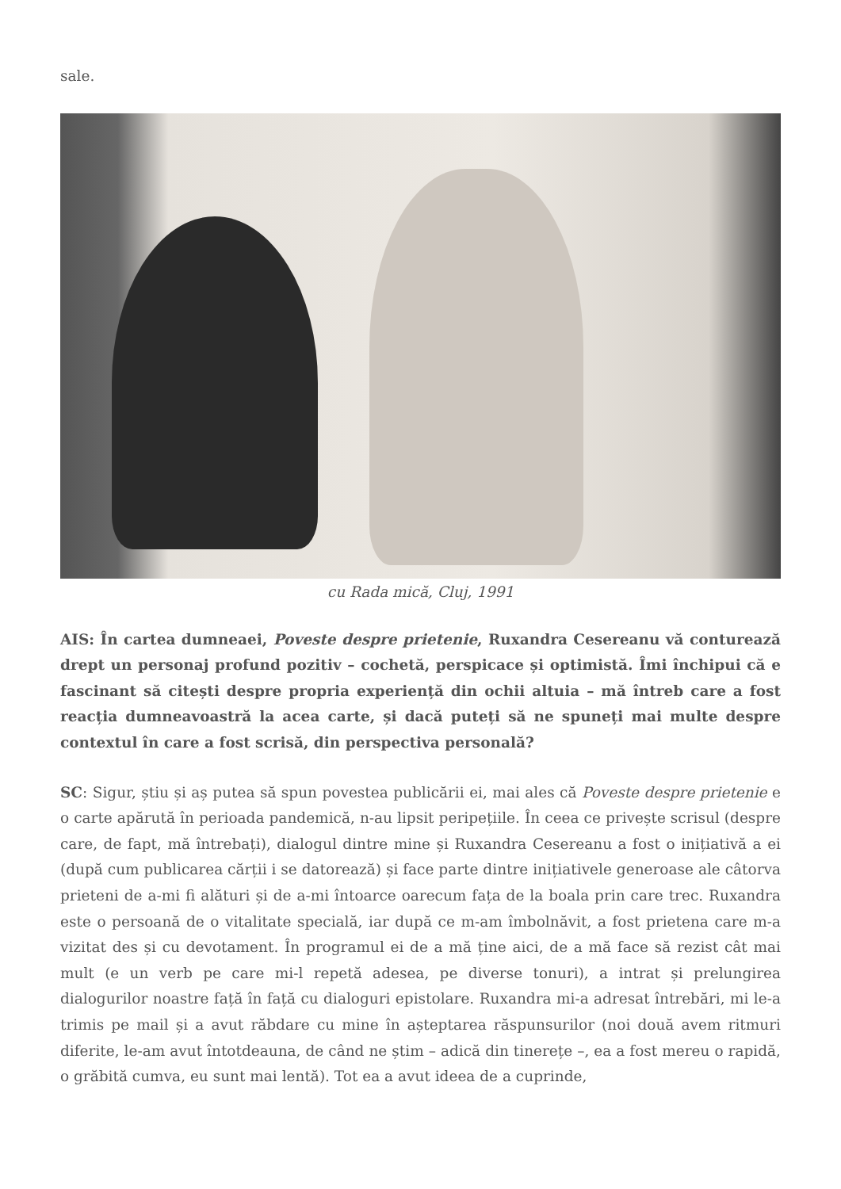sale.
cu Rada mică, Cluj, 1991
AIS: În cartea dumneaei, Poveste despre prietenie, Ruxandra Cesereanu vă conturează drept un personaj profund pozitiv – cochetă, perspicace și optimistă. Îmi închipui că e fascinant să citești despre propria experiență din ochii altuia – mă întreb care a fost reacția dumneavoastră la acea carte, și dacă puteți să ne spuneți mai multe despre contextul în care a fost scrisă, din perspectiva personală?
SC: Sigur, știu și aș putea să spun povestea publicării ei, mai ales că Poveste despre prietenie e o carte apărută în perioada pandemică, n-au lipsit peripețiile. În ceea ce privește scrisul (despre care, de fapt, mă întrebați), dialogul dintre mine și Ruxandra Cesereanu a fost o inițiativă a ei (după cum publicarea cărții i se datorează) și face parte dintre inițiativele generoase ale câtorva prieteni de a-mi fi alături și de a-mi întoarce oarecum fața de la boala prin care trec. Ruxandra este o persoană de o vitalitate specială, iar după ce m-am îmbolnăvit, a fost prietena care m-a vizitat des și cu devotament. În programul ei de a mă ține aici, de a mă face să rezist cât mai mult (e un verb pe care mi-l repetă adesea, pe diverse tonuri), a intrat și prelungirea dialogurilor noastre față în față cu dialoguri epistolare. Ruxandra mi-a adresat întrebări, mi le-a trimis pe mail și a avut răbdare cu mine în așteptarea răspunsurilor (noi două avem ritmuri diferite, le-am avut întotdeauna, de când ne știm – adică din tinerețe –, ea a fost mereu o rapidă, o grăbită cumva, eu sunt mai lentă). Tot ea a avut ideea de a cuprinde,